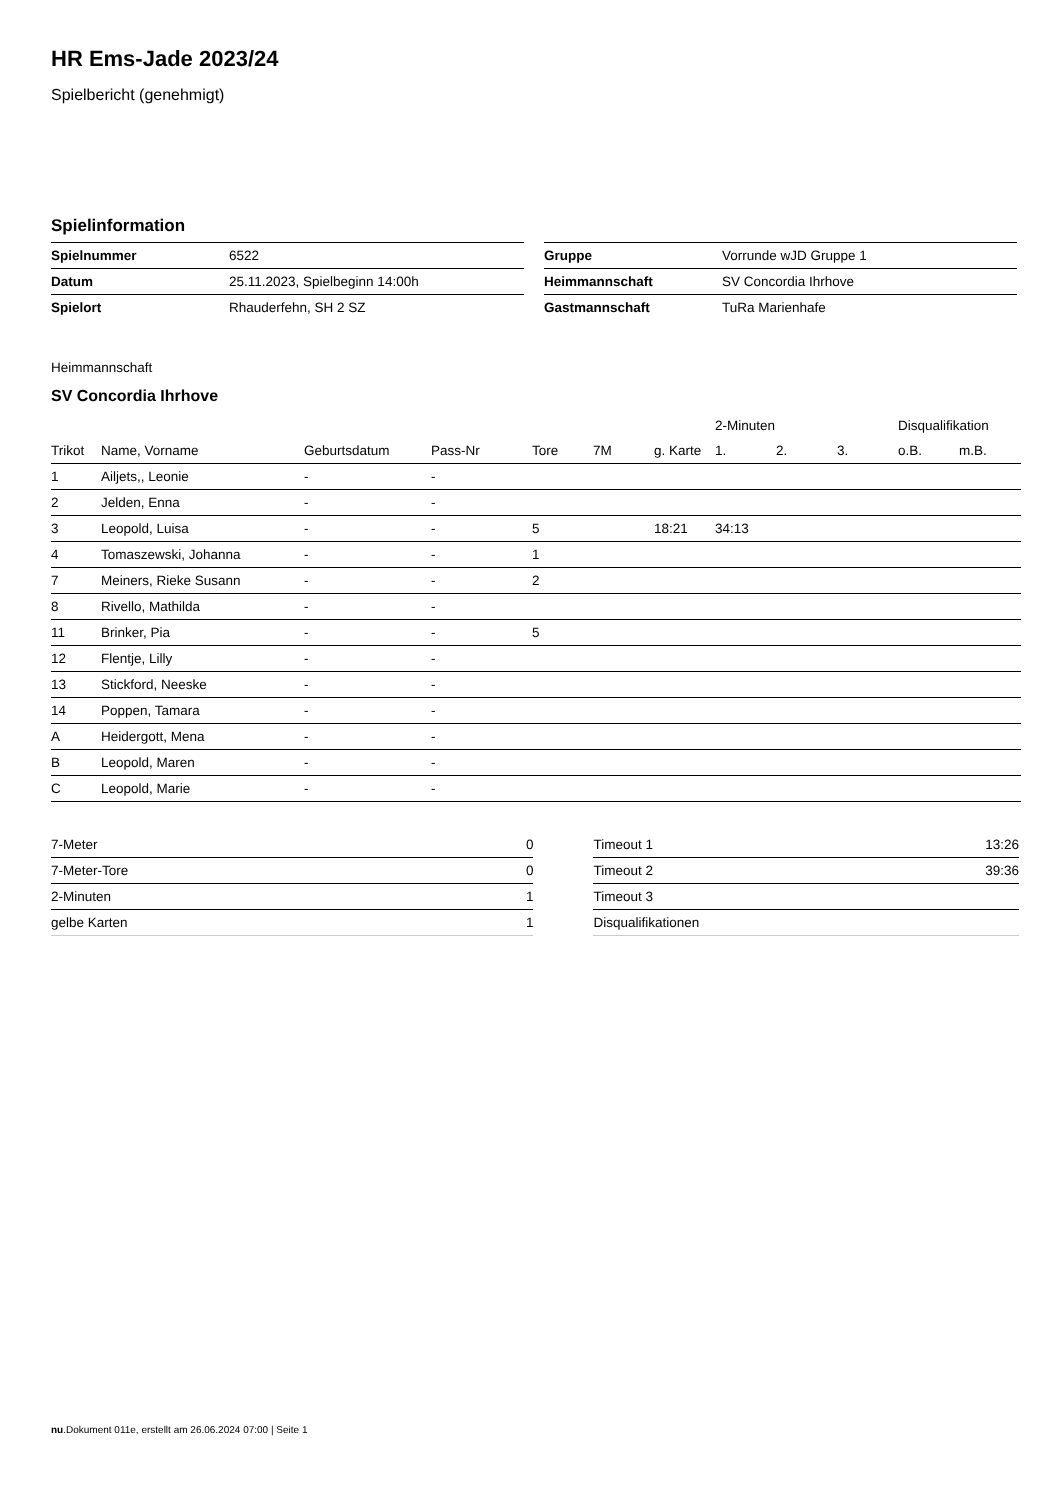HR Ems-Jade 2023/24
Spielbericht (genehmigt)
Spielinformation
| Spielnummer | 6522 |
| Datum | 25.11.2023, Spielbeginn 14:00h |
| Spielort | Rhauderfehn, SH 2 SZ |
| Gruppe | Vorrunde wJD Gruppe 1 |
| Heimmannschaft | SV Concordia Ihrhove |
| Gastmannschaft | TuRa Marienhafe |
Heimmannschaft
SV Concordia Ihrhove
| | | | | | | | 2-Minuten | | | Disqualifikation | |
| --- | --- | --- | --- | --- | --- | --- | --- | --- | --- | --- | --- |
| Trikot | Name, Vorname | Geburtsdatum | Pass-Nr | Tore | 7M | g. Karte | 1. | 2. | 3. | o.B. | m.B. |
| 1 | Ailjets,, Leonie | - | - | | | | | | | | |
| 2 | Jelden, Enna | - | - | | | | | | | | |
| 3 | Leopold, Luisa | - | - | 5 | | 18:21 | 34:13 | | | | |
| 4 | Tomaszewski, Johanna | - | - | 1 | | | | | | | |
| 7 | Meiners, Rieke Susann | - | - | 2 | | | | | | | |
| 8 | Rivello, Mathilda | - | - | | | | | | | | |
| 11 | Brinker, Pia | - | - | 5 | | | | | | | |
| 12 | Flentje, Lilly | - | - | | | | | | | | |
| 13 | Stickford, Neeske | - | - | | | | | | | | |
| 14 | Poppen, Tamara | - | - | | | | | | | | |
| A | Heidergott, Mena | - | - | | | | | | | | |
| B | Leopold, Maren | - | - | | | | | | | | |
| C | Leopold, Marie | - | - | | | | | | | | |
| 7-Meter | 0 |
| 7-Meter-Tore | 0 |
| 2-Minuten | 1 |
| gelbe Karten | 1 |
| Timeout 1 | 13:26 |
| Timeout 2 | 39:36 |
| Timeout 3 | |
| Disqualifikationen | |
nu.Dokument 011e, erstellt am 26.06.2024 07:00 | Seite 1